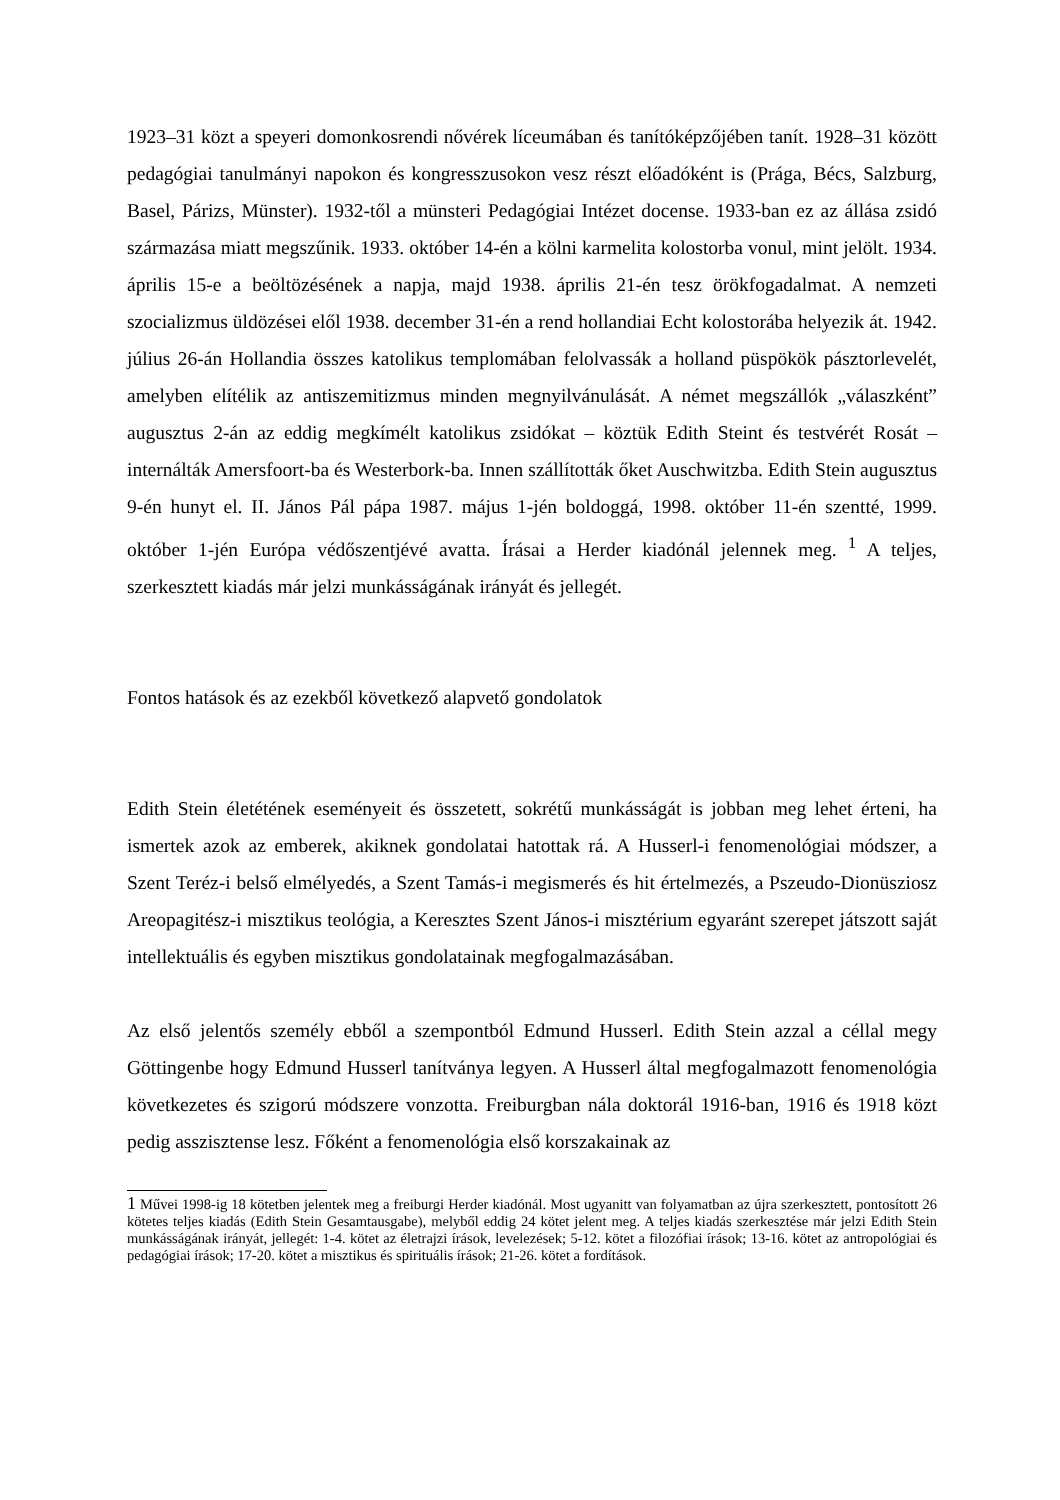1923–31 közt a speyeri domonkosrendi nővérek líceumában és tanítóképzőjében tanít. 1928–31 között pedagógiai tanulmányi napokon és kongresszusokon vesz részt előadóként is (Prága, Bécs, Salzburg, Basel, Párizs, Münster). 1932-től a münsteri Pedagógiai Intézet docense. 1933-ban ez az állása zsidó származása miatt megszűnik. 1933. október 14-én a kölni karmelita kolostorba vonul, mint jelölt. 1934. április 15-e a beöltözésének a napja, majd 1938. április 21-én tesz örökfogadalmat. A nemzeti szocializmus üldözései elől 1938. december 31-én a rend hollandiai Echt kolostorába helyezik át. 1942. július 26-án Hollandia összes katolikus templomában felolvassák a holland püspökök pásztorlevelét, amelyben elítélik az antiszemitizmus minden megnyilvánulását. A német megszállók „válaszként” augusztus 2-án az eddig megkímélt katolikus zsidókat – köztük Edith Steint és testvérét Rosát – internálták Amersfoort-ba és Westerbork-ba. Innen szállították őket Auschwitzba. Edith Stein augusztus 9-én hunyt el. II. János Pál pápa 1987. május 1-jén boldoggá, 1998. október 11-én szentté, 1999. október 1-jén Európa védőszentjévé avatta. Írásai a Herder kiadónál jelennek meg. <sup>1</sup> A teljes, szerkesztett kiadás már jelzi munkásságának irányát és jellegét.
Fontos hatások és az ezekből következő alapvető gondolatok
Edith Stein életétének eseményeit és összetett, sokrétű munkásságát is jobban meg lehet érteni, ha ismertek azok az emberek, akiknek gondolatai hatottak rá. A Husserl-i fenomenológiai módszer, a Szent Teréz-i belső elmélyedés, a Szent Tamás-i megismerés és hit értelmezés, a Pszeudo-Dionüsziosz Areopagitész-i misztikus teológia, a Keresztes Szent János-i misztérium egyaránt szerepet játszott saját intellektuális és egyben misztikus gondolatainak megfogalmazásában.
Az első jelentős személy ebből a szempontból Edmund Husserl. Edith Stein azzal a céllal megy Göttingenbe hogy Edmund Husserl tanítványa legyen. A Husserl által megfogalmazott fenomenológia következetes és szigorú módszere vonzotta. Freiburgban nála doktorál 1916-ban, 1916 és 1918 közt pedig asszisztense lesz. Főként a fenomenológia első korszakainak az
1 Művei 1998-ig 18 kötetben jelentek meg a freiburgi Herder kiadónál. Most ugyanitt van folyamatban az újra szerkesztett, pontosított 26 kötetes teljes kiadás (Edith Stein Gesamtausgabe), melyből eddig 24 kötet jelent meg. A teljes kiadás szerkesztése már jelzi Edith Stein munkásságának irányát, jellegét: 1-4. kötet az életrajzi írások, levelezések; 5-12. kötet a filozófiai írások; 13-16. kötet az antropológiai és pedagógiai írások; 17-20. kötet a misztikus és spirituális írások; 21-26. kötet a fordítások.